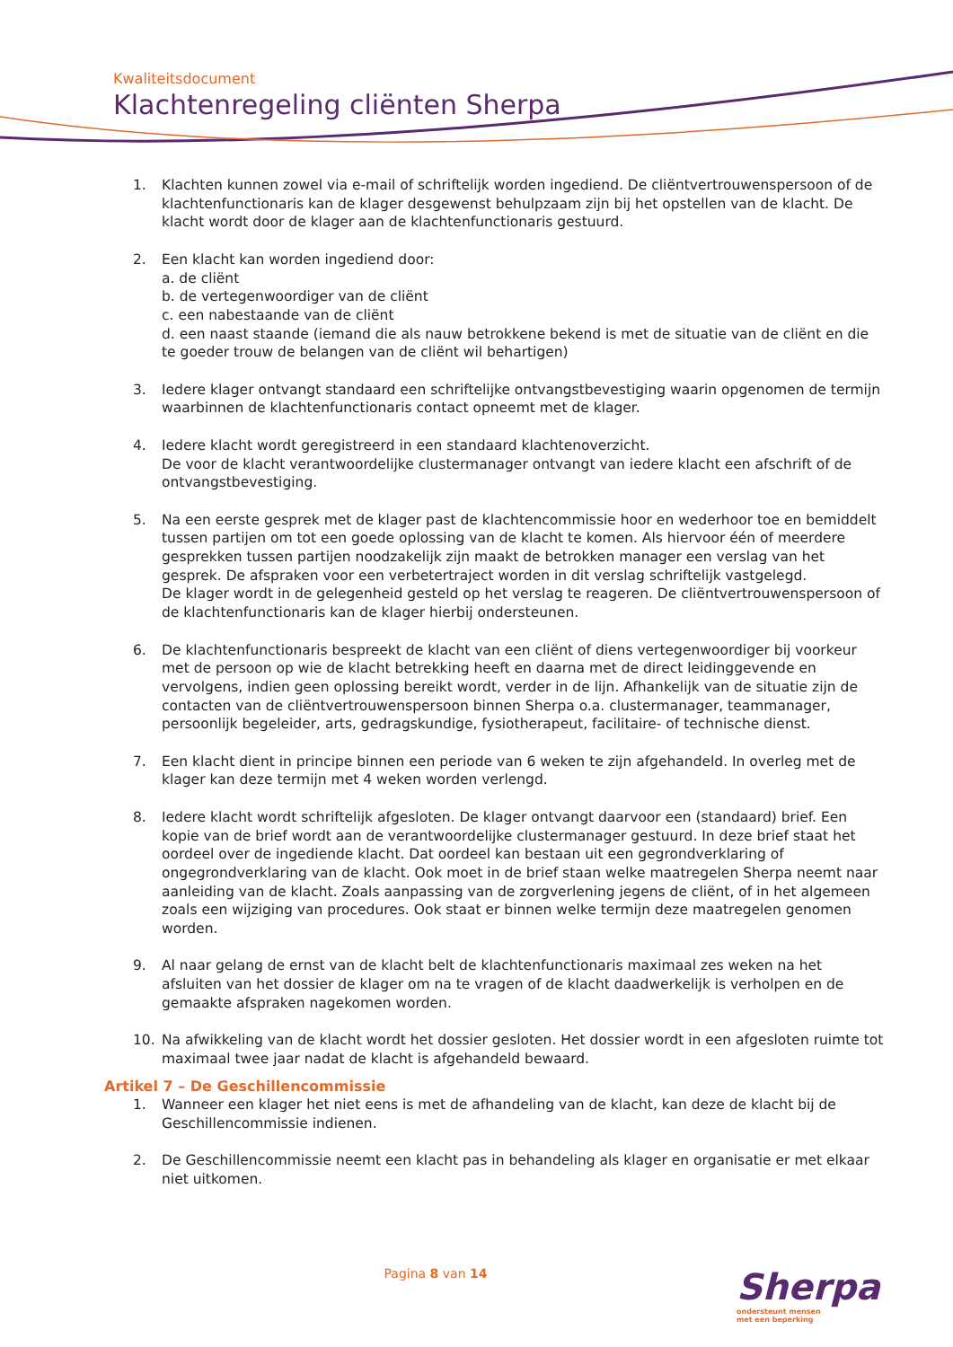Kwaliteitsdocument
Klachtenregeling cliënten Sherpa
1. Klachten kunnen zowel via e-mail of schriftelijk worden ingediend. De cliëntvertrouwenspersoon of de klachtenfunctionaris kan de klager desgewenst behulpzaam zijn bij het opstellen van de klacht. De klacht wordt door de klager aan de klachtenfunctionaris gestuurd.
2. Een klacht kan worden ingediend door:
a. de cliënt
b. de vertegenwoordiger van de cliënt
c. een nabestaande van de cliënt
d. een naast staande (iemand die als nauw betrokkene bekend is met de situatie van de cliënt en die te goeder trouw de belangen van de cliënt wil behartigen)
3. Iedere klager ontvangt standaard een schriftelijke ontvangstbevestiging waarin opgenomen de termijn waarbinnen de klachtenfunctionaris contact opneemt met de klager.
4. Iedere klacht wordt geregistreerd in een standaard klachtenoverzicht.
De voor de klacht verantwoordelijke clustermanager ontvangt van iedere klacht een afschrift of de ontvangstbevestiging.
5. Na een eerste gesprek met de klager past de klachtencommissie hoor en wederhoor toe en bemiddelt tussen partijen om tot een goede oplossing van de klacht te komen. Als hiervoor één of meerdere gesprekken tussen partijen noodzakelijk zijn maakt de betrokken manager een verslag van het gesprek. De afspraken voor een verbetertraject worden in dit verslag schriftelijk vastgelegd.
De klager wordt in de gelegenheid gesteld op het verslag te reageren. De cliëntvertrouwenspersoon of de klachtenfunctionaris kan de klager hierbij ondersteunen.
6. De klachtenfunctionaris bespreekt de klacht van een cliënt of diens vertegenwoordiger bij voorkeur met de persoon op wie de klacht betrekking heeft en daarna met de direct leidinggevende en vervolgens, indien geen oplossing bereikt wordt, verder in de lijn. Afhankelijk van de situatie zijn de contacten van de cliëntvertrouwenspersoon binnen Sherpa o.a. clustermanager, teammanager, persoonlijk begeleider, arts, gedragskundige, fysiotherapeut, facilitaire- of technische dienst.
7. Een klacht dient in principe binnen een periode van 6 weken te zijn afgehandeld. In overleg met de klager kan deze termijn met 4 weken worden verlengd.
8. Iedere klacht wordt schriftelijk afgesloten. De klager ontvangt daarvoor een (standaard) brief. Een kopie van de brief wordt aan de verantwoordelijke clustermanager gestuurd. In deze brief staat het oordeel over de ingediende klacht. Dat oordeel kan bestaan uit een gegrondverklaring of ongegrondverklaring van de klacht. Ook moet in de brief staan welke maatregelen Sherpa neemt naar aanleiding van de klacht. Zoals aanpassing van de zorgverlening jegens de cliënt, of in het algemeen zoals een wijziging van procedures. Ook staat er binnen welke termijn deze maatregelen genomen worden.
9. Al naar gelang de ernst van de klacht belt de klachtenfunctionaris maximaal zes weken na het afsluiten van het dossier de klager om na te vragen of de klacht daadwerkelijk is verholpen en de gemaakte afspraken nagekomen worden.
10. Na afwikkeling van de klacht wordt het dossier gesloten. Het dossier wordt in een afgesloten ruimte tot maximaal twee jaar nadat de klacht is afgehandeld bewaard.
Artikel 7 – De Geschillencommissie
1. Wanneer een klager het niet eens is met de afhandeling van de klacht, kan deze de klacht bij de Geschillencommissie indienen.
2. De Geschillencommissie neemt een klacht pas in behandeling als klager en organisatie er met elkaar niet uitkomen.
Pagina 8 van 14
Sherpa
ondersteunt mensen
met een beperking